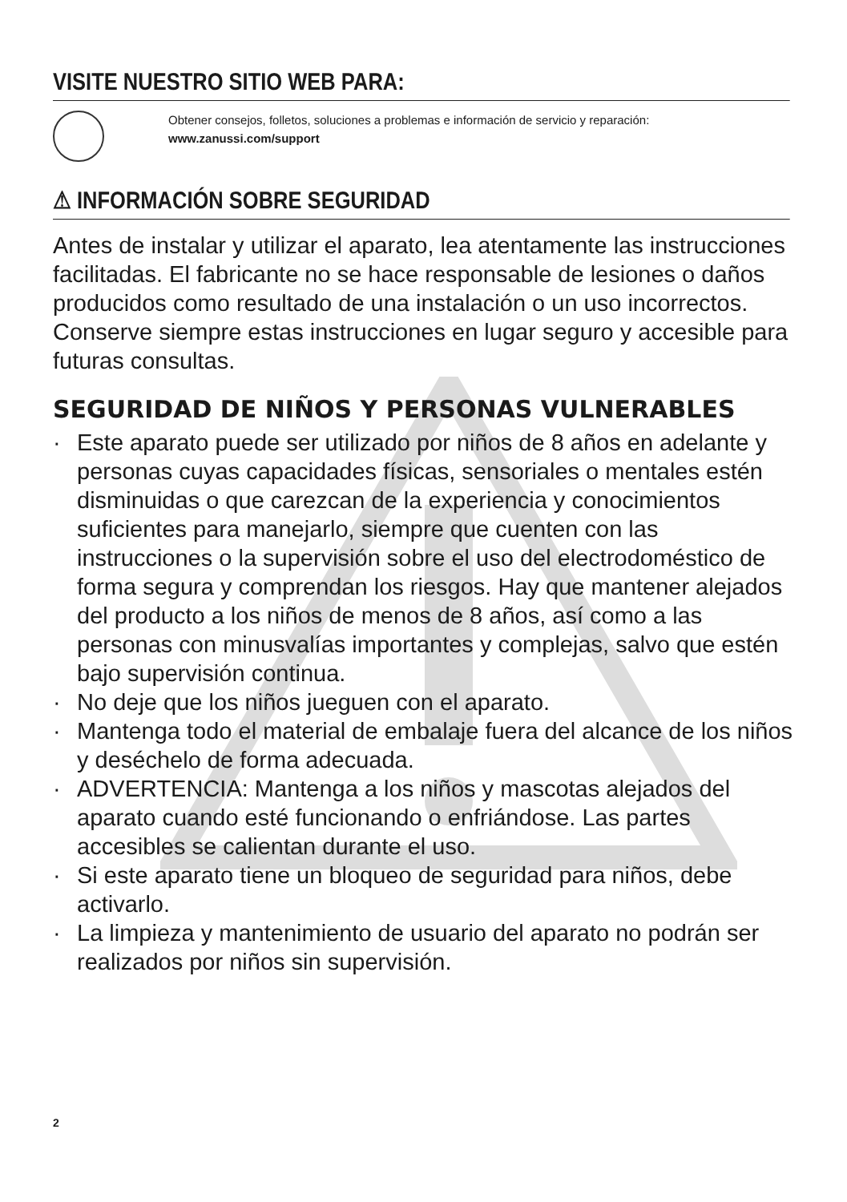VISITE NUESTRO SITIO WEB PARA:
Obtener consejos, folletos, soluciones a problemas e información de servicio y reparación:
www.zanussi.com/support
⚠ INFORMACIÓN SOBRE SEGURIDAD
Antes de instalar y utilizar el aparato, lea atentamente las instrucciones facilitadas. El fabricante no se hace responsable de lesiones o daños producidos como resultado de una instalación o un uso incorrectos. Conserve siempre estas instrucciones en lugar seguro y accesible para futuras consultas.
SEGURIDAD DE NIÑOS Y PERSONAS VULNERABLES
· Este aparato puede ser utilizado por niños de 8 años en adelante y personas cuyas capacidades físicas, sensoriales o mentales estén disminuidas o que carezcan de la experiencia y conocimientos suficientes para manejarlo, siempre que cuenten con las instrucciones o la supervisión sobre el uso del electrodoméstico de forma segura y comprendan los riesgos. Hay que mantener alejados del producto a los niños de menos de 8 años, así como a las personas con minusvalías importantes y complejas, salvo que estén bajo supervisión continua.
· No deje que los niños jueguen con el aparato.
· Mantenga todo el material de embalaje fuera del alcance de los niños y deséchelo de forma adecuada.
· ADVERTENCIA: Mantenga a los niños y mascotas alejados del aparato cuando esté funcionando o enfriándose. Las partes accesibles se calientan durante el uso.
· Si este aparato tiene un bloqueo de seguridad para niños, debe activarlo.
· La limpieza y mantenimiento de usuario del aparato no podrán ser realizados por niños sin supervisión.
2